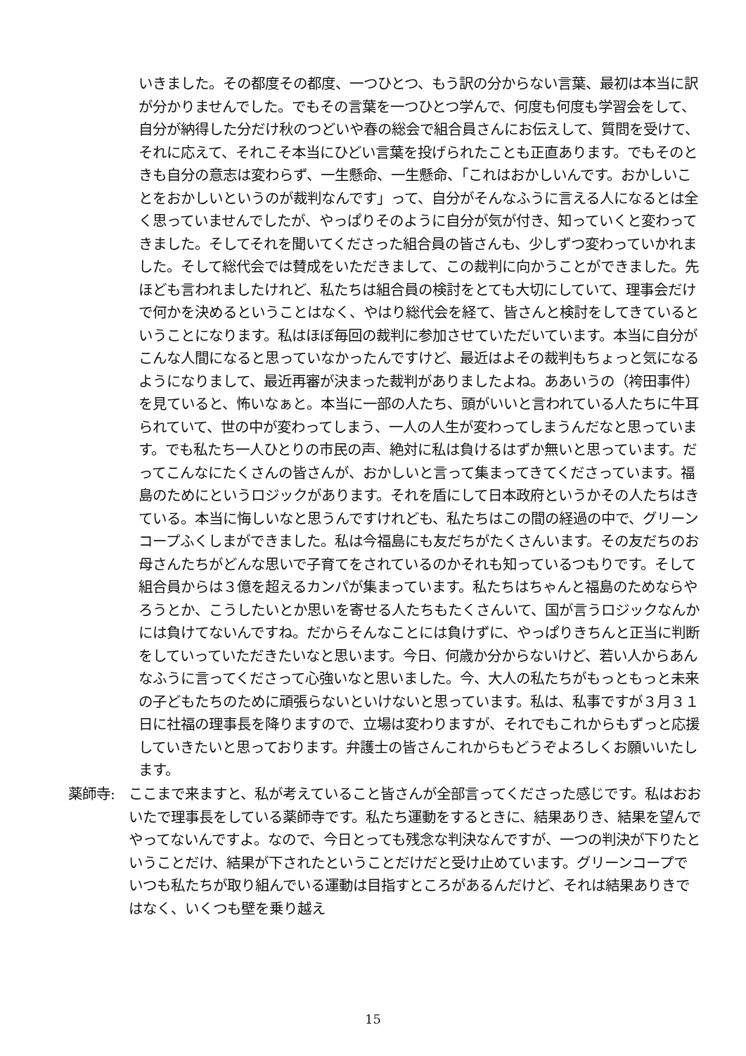いきました。その都度その都度、一つひとつ、もう訳の分からない言葉、最初は本当に訳が分かりませんでした。でもその言葉を一つひとつ学んで、何度も何度も学習会をして、自分が納得した分だけ秋のつどいや春の総会で組合員さんにお伝えして、質問を受けて、それに応えて、それこそ本当にひどい言葉を投げられたことも正直あります。でもそのときも自分の意志は変わらず、一生懸命、一生懸命、「これはおかしいんです。おかしいことをおかしいというのが裁判なんです」って、自分がそんなふうに言える人になるとは全く思っていませんでしたが、やっぱりそのように自分が気が付き、知っていくと変わってきました。そしてそれを聞いてくださった組合員の皆さんも、少しずつ変わっていかれました。そして総代会では賛成をいただきまして、この裁判に向かうことができました。先ほども言われましたけれど、私たちは組合員の検討をとても大切にしていて、理事会だけで何かを決めるということはなく、やはり総代会を経て、皆さんと検討をしてきているということになります。私はほぼ毎回の裁判に参加させていただいています。本当に自分がこんな人間になると思っていなかったんですけど、最近はよその裁判もちょっと気になるようになりまして、最近再審が決まった裁判がありましたよね。ああいうの（袴田事件）を見ていると、怖いなぁと。本当に一部の人たち、頭がいいと言われている人たちに牛耳られていて、世の中が変わってしまう、一人の人生が変わってしまうんだなと思っています。でも私たち一人ひとりの市民の声、絶対に私は負けるはずか無いと思っています。だってこんなにたくさんの皆さんが、おかしいと言って集まってきてくださっています。福島のためにというロジックがあります。それを盾にして日本政府というかその人たちはきている。本当に悔しいなと思うんですけれども、私たちはこの間の経過の中で、グリーンコープふくしまができました。私は今福島にも友だちがたくさんいます。その友だちのお母さんたちがどんな思いで子育てをされているのかそれも知っているつもりです。そして組合員からは３億を超えるカンパが集まっています。私たちはちゃんと福島のためならやろうとか、こうしたいとか思いを寄せる人たちもたくさんいて、国が言うロジックなんかには負けてないんですね。だからそんなことには負けずに、やっぱりきちんと正当に判断をしていっていただきたいなと思います。今日、何歳か分からないけど、若い人からあんなふうに言ってくださって心強いなと思いました。今、大人の私たちがもっともっと未来の子どもたちのために頑張らないといけないと思っています。私は、私事ですが３月３１日に社福の理事長を降りますので、立場は変わりますが、それでもこれからもずっと応援していきたいと思っております。弁護士の皆さんこれからもどうぞよろしくお願いいたします。
薬師寺:
ここまで来ますと、私が考えていること皆さんが全部言ってくださった感じです。私はおおいたで理事長をしている薬師寺です。私たち運動をするときに、結果ありき、結果を望んでやってないんですよ。なので、今日とっても残念な判決なんですが、一つの判決が下りたということだけ、結果が下されたということだけだと受け止めています。グリーンコープでいつも私たちが取り組んでいる運動は目指すところがあるんだけど、それは結果ありきではなく、いくつも壁を乗り越え
15